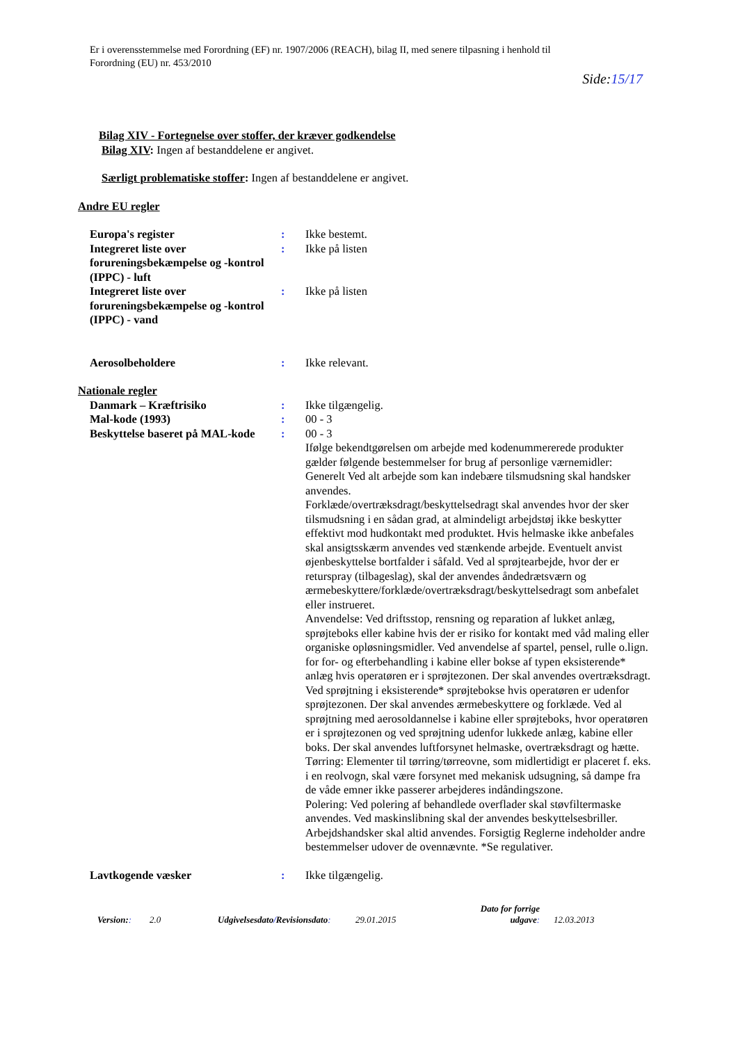Er i overensstemmelse med Forordning (EF) nr. 1907/2006 (REACH), bilag II, med senere tilpasning i henhold til
Forordning (EU) nr. 453/2010
Side:15/17
Bilag XIV - Fortegnelse over stoffer, der kræver godkendelse
Bilag XIV: Ingen af bestanddelene er angivet.
Særligt problematiske stoffer: Ingen af bestanddelene er angivet.
Andre EU regler
Europa's register : Ikke bestemt.
Integreret liste over forureningsbekæmpelse og -kontrol (IPPC) - luft
: Ikke på listen
Integreret liste over forureningsbekæmpelse og -kontrol (IPPC) - vand
: Ikke på listen
Aerosolbeholdere : Ikke relevant.
Nationale regler
Danmark – Kræftrisiko : Ikke tilgængelig.
Mal-kode (1993) : 00 - 3
Beskyttelse baseret på MAL-kode
: 00 - 3
Ifølge bekendtgørelsen om arbejde med kodenummererede produkter gælder følgende bestemmelser for brug af personlige værnemidler: Generelt Ved alt arbejde som kan indebære tilsmudsning skal handsker anvendes.
Forklæde/overtræksdragt/beskyttelsedragt skal anvendes hvor der sker tilsmudsning i en sådan grad, at almindeligt arbejdstøj ikke beskytter effektivt mod hudkontakt med produktet. Hvis helmaske ikke anbefales skal ansigtsskærm anvendes ved stænkende arbejde. Eventuelt anvist øjenbeskyttelse bortfalder i såfald. Ved al sprøjtearbejde, hvor der er returspray (tilbageslag), skal der anvendes åndedrætsværn og ærmebeskyttere/forklæde/overtræksdragt/beskyttelsedragt som anbefalet eller instrueret.
Anvendelse: Ved driftsstop, rensning og reparation af lukket anlæg, sprøjteboks eller kabine hvis der er risiko for kontakt med våd maling eller organiske opløsningsmidler. Ved anvendelse af spartel, pensel, rulle o.lign. for for- og efterbehandling i kabine eller bokse af typen eksisterende* anlæg hvis operatøren er i sprøjtezonen. Der skal anvendes overtræksdragt. Ved sprøjtning i eksisterende* sprøjtebokse hvis operatøren er udenfor sprøjtezonen. Der skal anvendes ærmebeskyttere og forklæde. Ved al sprøjtning med aerosoldannelse i kabine eller sprøjteboks, hvor operatøren er i sprøjtezonen og ved sprøjtning udenfor lukkede anlæg, kabine eller boks. Der skal anvendes luftforsynet helmaske, overtræksdragt og hætte.
Tørring: Elementer til tørring/tørreovne, som midlertidigt er placeret f. eks. i en reolvogn, skal være forsynet med mekanisk udsugning, så dampe fra de våde emner ikke passerer arbejderes indåndingszone.
Polering: Ved polering af behandlede overflader skal støvfiltermaske anvendes. Ved maskinslibning skal der anvendes beskyttelsesbriller. Arbejdshandsker skal altid anvendes. Forsigtig Reglerne indeholder andre bestemmelser udover de ovennævnte. *Se regulativer.
Lavtkogende væsker : Ikke tilgængelig.
Version::
2.0
Udgivelsesdato/Revisionsdato:
29.01.2015
Dato for forrige udgave:
12.03.2013